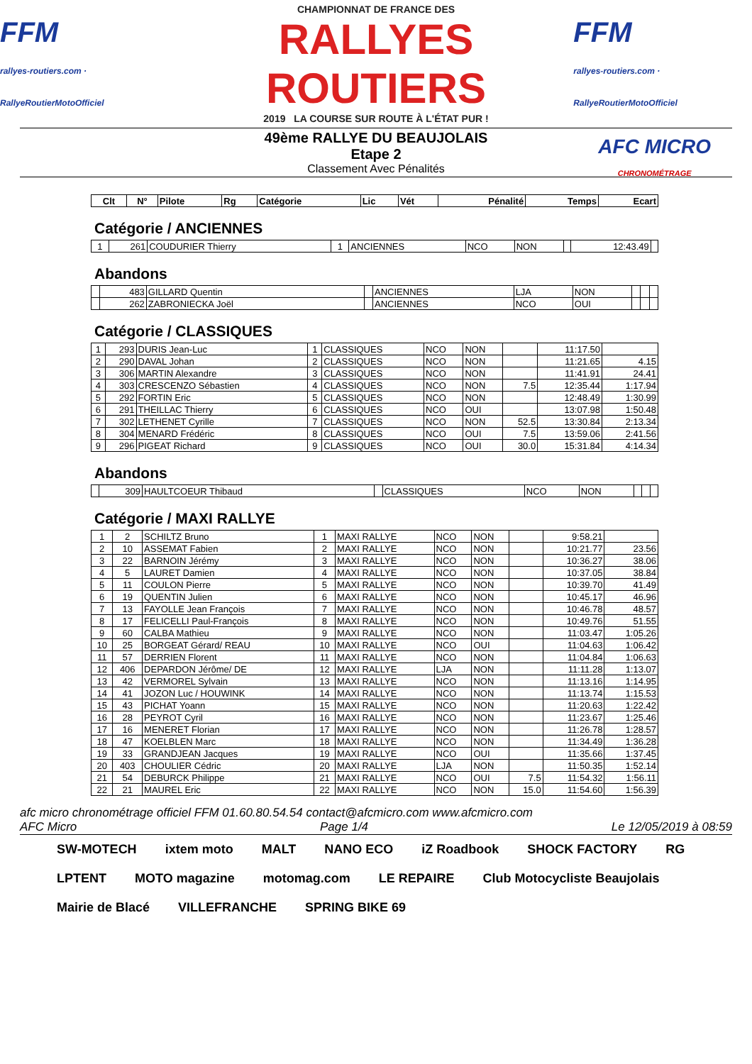FFM
rallyes-routiers.com · RallyeRoutierMotoOfficiel
CHAMPIONNAT DE FRANCE DES
RALLYES ROUTIERS
2019 LA COURSE SUR ROUTE À L'ÉTAT PUR !
FFM
rallyes-routiers.com · RallyeRoutierMotoOfficiel
49ème RALLYE DU BEAUJOLAIS
Etape 2
Classement Avec Pénalités
AFC MICRO
CHRONOMÉTRAGE
| Clt | N° | Pilote | Rg | Catégorie | Lic | Vét | Pénalité | Temps | Ecart |
| --- | --- | --- | --- | --- | --- | --- | --- | --- | --- |
Catégorie / ANCIENNES
| 1 | 261 | COUDURIER Thierry | 1 | ANCIENNES | NCO | NON | | 12:43.49 | |
Abandons
| | 483 | GILLARD Quentin | | ANCIENNES | LJA | NON | | | |
| | 262 | ZABRONIECKA Joël | | ANCIENNES | NCO | OUI | | | |
Catégorie / CLASSIQUES
| 1 | 293 | DURIS Jean-Luc | 1 | CLASSIQUES | NCO | NON | | 11:17.50 | |
| 2 | 290 | DAVAL Johan | 2 | CLASSIQUES | NCO | NON | | 11:21.65 | 4.15 |
| 3 | 306 | MARTIN Alexandre | 3 | CLASSIQUES | NCO | NON | | 11:41.91 | 24.41 |
| 4 | 303 | CRESCENZO Sébastien | 4 | CLASSIQUES | NCO | NON | 7.5 | 12:35.44 | 1:17.94 |
| 5 | 292 | FORTIN Eric | 5 | CLASSIQUES | NCO | NON | | 12:48.49 | 1:30.99 |
| 6 | 291 | THEILLAC Thierry | 6 | CLASSIQUES | NCO | OUI | | 13:07.98 | 1:50.48 |
| 7 | 302 | LETHENET Cyrille | 7 | CLASSIQUES | NCO | NON | 52.5 | 13:30.84 | 2:13.34 |
| 8 | 304 | MENARD Frédéric | 8 | CLASSIQUES | NCO | OUI | 7.5 | 13:59.06 | 2:41.56 |
| 9 | 296 | PIGEAT Richard | 9 | CLASSIQUES | NCO | OUI | 30.0 | 15:31.84 | 4:14.34 |
Abandons
| | 309 | HAULTCOEUR Thibaud | | CLASSIQUES | NCO | NON | | | |
Catégorie / MAXI RALLYE
| 1 | 2 | SCHILTZ Bruno | 1 | MAXI RALLYE | NCO | NON | | 9:58.21 | |
| 2 | 10 | ASSEMAT Fabien | 2 | MAXI RALLYE | NCO | NON | | 10:21.77 | 23.56 |
| 3 | 22 | BARNOIN Jérémy | 3 | MAXI RALLYE | NCO | NON | | 10:36.27 | 38.06 |
| 4 | 5 | LAURET Damien | 4 | MAXI RALLYE | NCO | NON | | 10:37.05 | 38.84 |
| 5 | 11 | COULON Pierre | 5 | MAXI RALLYE | NCO | NON | | 10:39.70 | 41.49 |
| 6 | 19 | QUENTIN Julien | 6 | MAXI RALLYE | NCO | NON | | 10:45.17 | 46.96 |
| 7 | 13 | FAYOLLE Jean François | 7 | MAXI RALLYE | NCO | NON | | 10:46.78 | 48.57 |
| 8 | 17 | FELICELLI Paul-François | 8 | MAXI RALLYE | NCO | NON | | 10:49.76 | 51.55 |
| 9 | 60 | CALBA Mathieu | 9 | MAXI RALLYE | NCO | NON | | 11:03.47 | 1:05.26 |
| 10 | 25 | BORGEAT Gérard/ REAU | 10 | MAXI RALLYE | NCO | OUI | | 11:04.63 | 1:06.42 |
| 11 | 57 | DERRIEN Florent | 11 | MAXI RALLYE | NCO | NON | | 11:04.84 | 1:06.63 |
| 12 | 406 | DEPARDON Jérôme/ DE | 12 | MAXI RALLYE | LJA | NON | | 11:11.28 | 1:13.07 |
| 13 | 42 | VERMOREL Sylvain | 13 | MAXI RALLYE | NCO | NON | | 11:13.16 | 1:14.95 |
| 14 | 41 | JOZON Luc / HOUWINK | 14 | MAXI RALLYE | NCO | NON | | 11:13.74 | 1:15.53 |
| 15 | 43 | PICHAT Yoann | 15 | MAXI RALLYE | NCO | NON | | 11:20.63 | 1:22.42 |
| 16 | 28 | PEYROT Cyril | 16 | MAXI RALLYE | NCO | NON | | 11:23.67 | 1:25.46 |
| 17 | 16 | MENERET Florian | 17 | MAXI RALLYE | NCO | NON | | 11:26.78 | 1:28.57 |
| 18 | 47 | KOELBLEN Marc | 18 | MAXI RALLYE | NCO | NON | | 11:34.49 | 1:36.28 |
| 19 | 33 | GRANDJEAN Jacques | 19 | MAXI RALLYE | NCO | OUI | | 11:35.66 | 1:37.45 |
| 20 | 403 | CHOULIER Cédric | 20 | MAXI RALLYE | LJA | NON | | 11:50.35 | 1:52.14 |
| 21 | 54 | DEBURCK Philippe | 21 | MAXI RALLYE | NCO | OUI | 7.5 | 11:54.32 | 1:56.11 |
| 22 | 21 | MAUREL Eric | 22 | MAXI RALLYE | NCO | NON | 15.0 | 11:54.60 | 1:56.39 |
afc micro chronométrage officiel FFM 01.60.80.54.54 contact@afcmicro.com www.afcmicro.com
AFC Micro Page 1/4 Le 12/05/2019 à 08:59
SW-MOTECH ixtem moto MALT NANO ECO iZ Roadbook SHOCK FACTORY RG LPTENT MOTO magazine motomag.com LE REPAIRE Club Motocycliste Beaujolais Mairie de Blacé VILLEFRANCHE SPRING BIKE 69